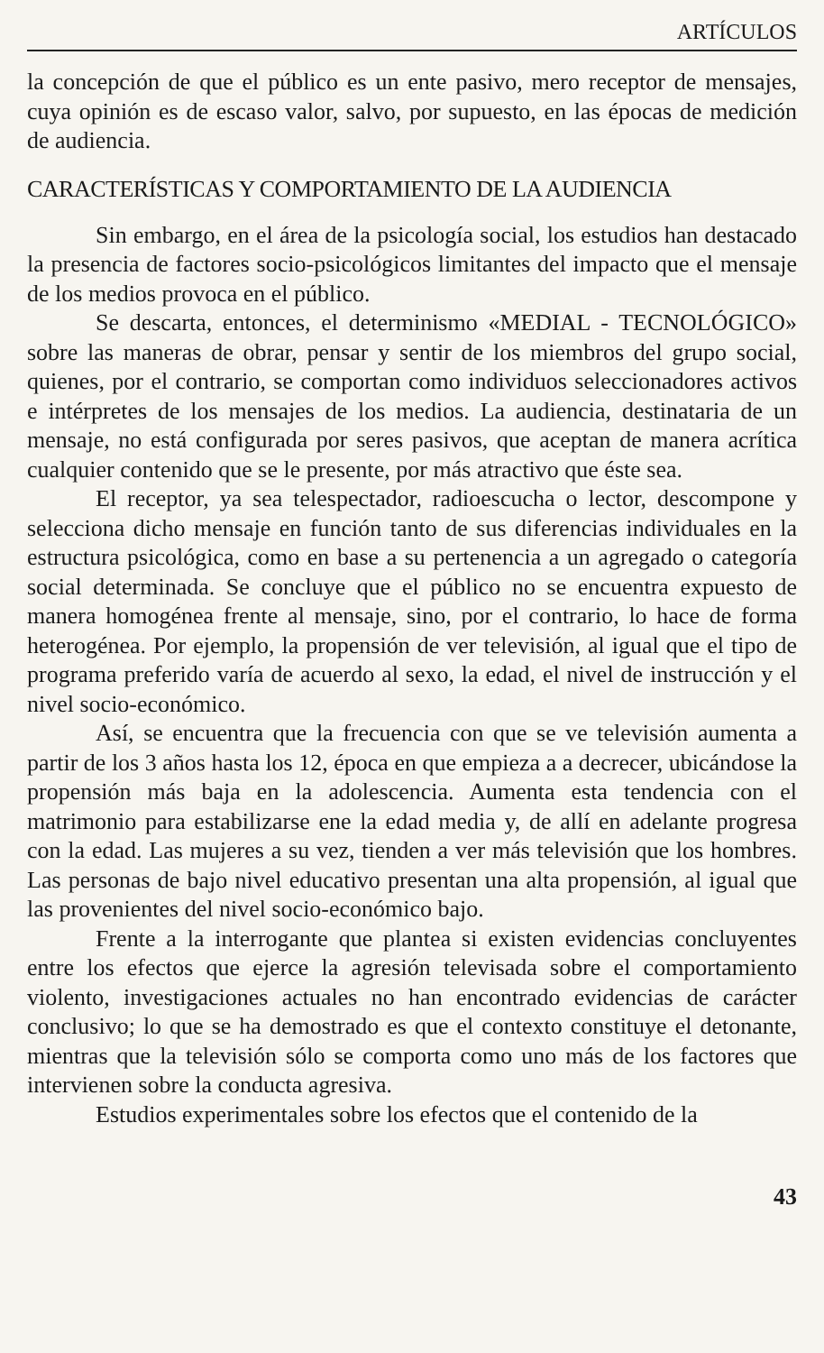ARTÍCULOS
la concepción de que el público es un ente pasivo, mero receptor de mensajes, cuya opinión es de escaso valor, salvo, por supuesto, en las épocas de medición de audiencia.
CARACTERÍSTICAS Y COMPORTAMIENTO DE LA AUDIENCIA
Sin embargo, en el área de la psicología social, los estudios han destacado la presencia de factores socio-psicológicos limitantes del impacto que el mensaje de los medios provoca en el público.
Se descarta, entonces, el determinismo «MEDIAL - TECNOLÓGICO» sobre las maneras de obrar, pensar y sentir de los miembros del grupo social, quienes, por el contrario, se comportan como individuos seleccionadores activos e intérpretes de los mensajes de los medios. La audiencia, destinataria de un mensaje, no está configurada por seres pasivos, que aceptan de manera acrítica cualquier contenido que se le presente, por más atractivo que éste sea.
El receptor, ya sea telespectador, radioescucha o lector, descompone y selecciona dicho mensaje en función tanto de sus diferencias individuales en la estructura psicológica, como en base a su pertenencia a un agregado o categoría social determinada. Se concluye que el público no se encuentra expuesto de manera homogénea frente al mensaje, sino, por el contrario, lo hace de forma heterogénea. Por ejemplo, la propensión de ver televisión, al igual que el tipo de programa preferido varía de acuerdo al sexo, la edad, el nivel de instrucción y el nivel socio-económico.
Así, se encuentra que la frecuencia con que se ve televisión aumenta a partir de los 3 años hasta los 12, época en que empieza a a decrecer, ubicándose la propensión más baja en la adolescencia. Aumenta esta tendencia con el matrimonio para estabilizarse ene la edad media y, de allí en adelante progresa con la edad. Las mujeres a su vez, tienden a ver más televisión que los hombres. Las personas de bajo nivel educativo presentan una alta propensión, al igual que las provenientes del nivel socio-económico bajo.
Frente a la interrogante que plantea si existen evidencias concluyentes entre los efectos que ejerce la agresión televisada sobre el comportamiento violento, investigaciones actuales no han encontrado evidencias de carácter conclusivo; lo que se ha demostrado es que el contexto constituye el detonante, mientras que la televisión sólo se comporta como uno más de los factores que intervienen sobre la conducta agresiva.
Estudios experimentales sobre los efectos que el contenido de la
43